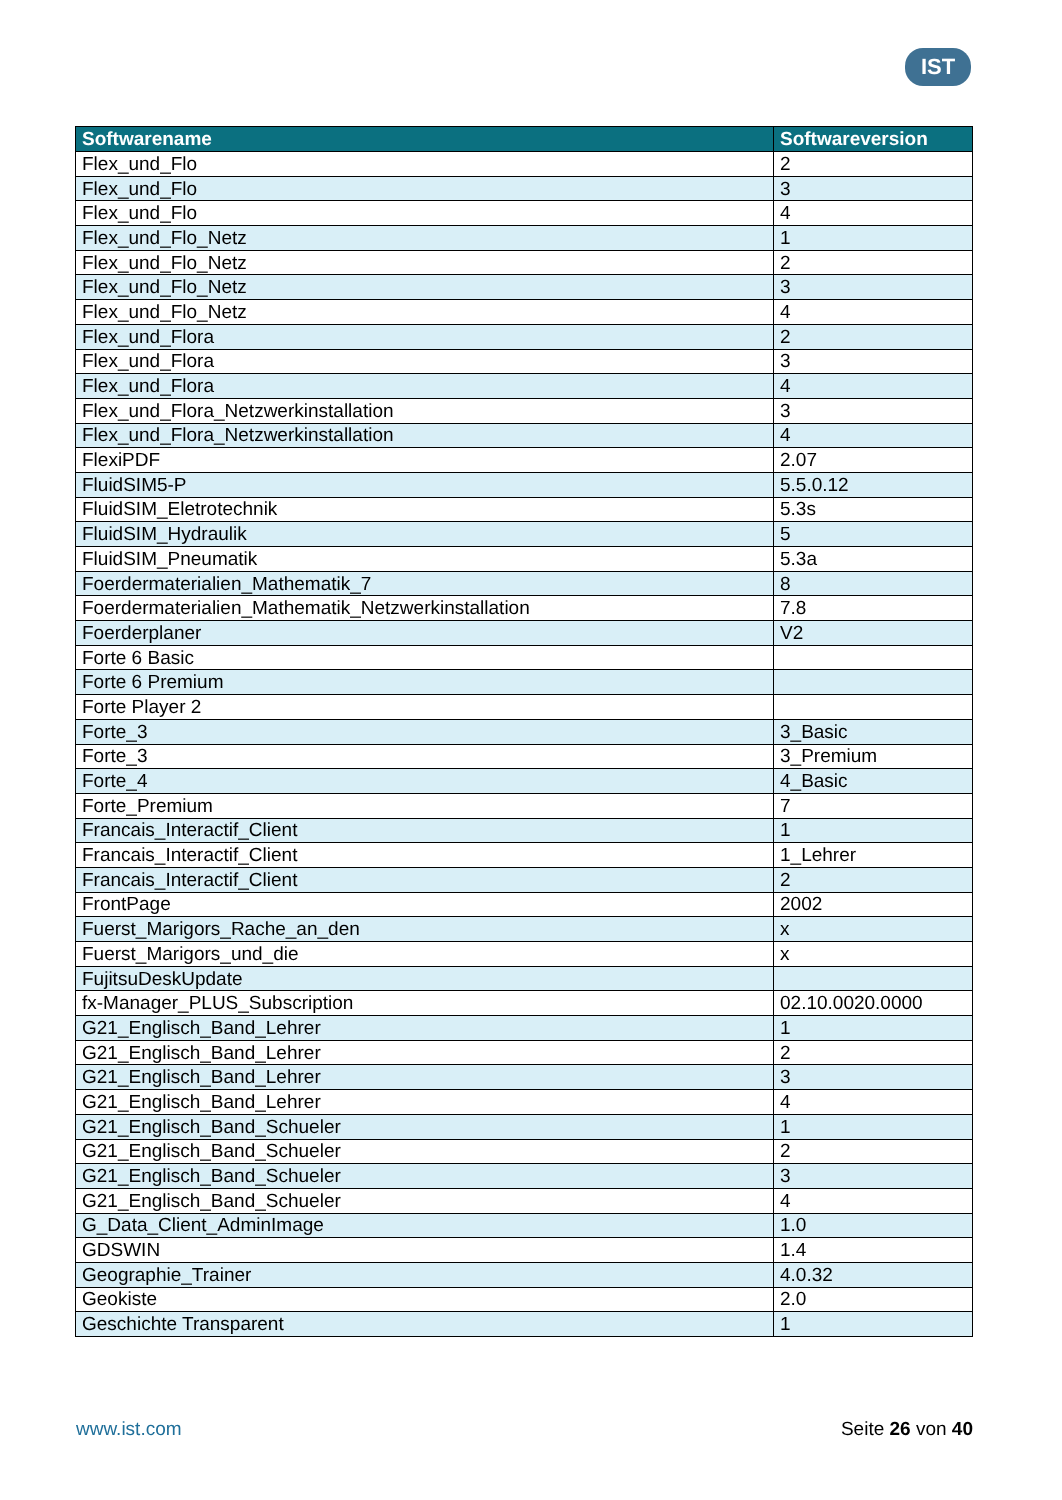IST
| Softwarename | Softwareversion |
| --- | --- |
| Flex_und_Flo | 2 |
| Flex_und_Flo | 3 |
| Flex_und_Flo | 4 |
| Flex_und_Flo_Netz | 1 |
| Flex_und_Flo_Netz | 2 |
| Flex_und_Flo_Netz | 3 |
| Flex_und_Flo_Netz | 4 |
| Flex_und_Flora | 2 |
| Flex_und_Flora | 3 |
| Flex_und_Flora | 4 |
| Flex_und_Flora_Netzwerkinstallation | 3 |
| Flex_und_Flora_Netzwerkinstallation | 4 |
| FlexiPDF | 2.07 |
| FluidSIM5-P | 5.5.0.12 |
| FluidSIM_Eletrotechnik | 5.3s |
| FluidSIM_Hydraulik | 5 |
| FluidSIM_Pneumatik | 5.3a |
| Foerdermaterialien_Mathematik_7 | 8 |
| Foerdermaterialien_Mathematik_Netzwerkinstallation | 7.8 |
| Foerderplaner | V2 |
| Forte 6 Basic | |
| Forte 6 Premium | |
| Forte Player 2 | |
| Forte_3 | 3_Basic |
| Forte_3 | 3_Premium |
| Forte_4 | 4_Basic |
| Forte_Premium | 7 |
| Francais_Interactif_Client | 1 |
| Francais_Interactif_Client | 1_Lehrer |
| Francais_Interactif_Client | 2 |
| FrontPage | 2002 |
| Fuerst_Marigors_Rache_an_den | x |
| Fuerst_Marigors_und_die | x |
| FujitsuDeskUpdate | |
| fx-Manager_PLUS_Subscription | 02.10.0020.0000 |
| G21_Englisch_Band_Lehrer | 1 |
| G21_Englisch_Band_Lehrer | 2 |
| G21_Englisch_Band_Lehrer | 3 |
| G21_Englisch_Band_Lehrer | 4 |
| G21_Englisch_Band_Schueler | 1 |
| G21_Englisch_Band_Schueler | 2 |
| G21_Englisch_Band_Schueler | 3 |
| G21_Englisch_Band_Schueler | 4 |
| G_Data_Client_AdminImage | 1.0 |
| GDSWIN | 1.4 |
| Geographie_Trainer | 4.0.32 |
| Geokiste | 2.0 |
| Geschichte Transparent | 1 |
www.ist.com Seite 26 von 40